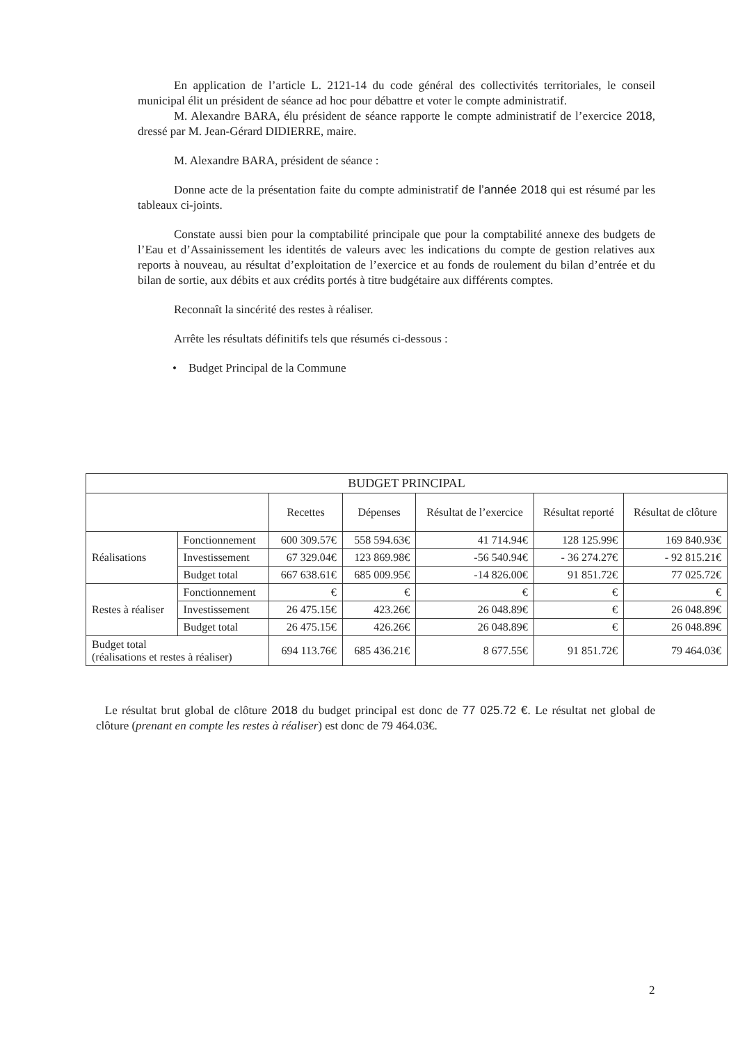En application de l’article L. 2121-14 du code général des collectivités territoriales, le conseil municipal élit un président de séance ad hoc pour débattre et voter le compte administratif.
M. Alexandre BARA, élu président de séance rapporte le compte administratif de l’exercice 2018, dressé par M. Jean-Gérard DIDIERRE, maire.
M. Alexandre BARA, président de séance :
Donne acte de la présentation faite du compte administratif de l’année 2018 qui est résumé par les tableaux ci-joints.
Constate aussi bien pour la comptabilité principale que pour la comptabilité annexe des budgets de l’Eau et d’Assainissement les identités de valeurs avec les indications du compte de gestion relatives aux reports à nouveau, au résultat d’exploitation de l’exercice et au fonds de roulement du bilan d’entrée et du bilan de sortie, aux débits et aux crédits portés à titre budgétaire aux différents comptes.
Reconnaît la sincérité des restes à réaliser.
Arrête les résultats définitifs tels que résumés ci-dessous :
• Budget Principal de la Commune
| BUDGET PRINCIPAL | | | | | | |
| --- | --- | --- | --- | --- | --- | --- |
| | | Recettes | Dépenses | Résultat de l’exercice | Résultat reporté | Résultat de clôture |
| Réalisations | Fonctionnement | 600 309.57€ | 558 594.63€ | 41 714.94€ | 128 125.99€ | 169 840.93€ |
| | Investissement | 67 329.04€ | 123 869.98€ | -56 540.94€ | - 36 274.27€ | - 92 815.21€ |
| | Budget total | 667 638.61€ | 685 009.95€ | -14 826.00€ | 91 851.72€ | 77 025.72€ |
| Restes à réaliser | Fonctionnement | € | € | € | € | € |
| | Investissement | 26 475.15€ | 423.26€ | 26 048.89€ | € | 26 048.89€ |
| | Budget total | 26 475.15€ | 426.26€ | 26 048.89€ | € | 26 048.89€ |
| Budget total (réalisations et restes à réaliser) | | 694 113.76€ | 685 436.21€ | 8 677.55€ | 91 851.72€ | 79 464.03€ |
Le résultat brut global de clôture 2018 du budget principal est donc de 77 025.72 €. Le résultat net global de clôture (prenant en compte les restes à réaliser) est donc de 79 464.03€.
2